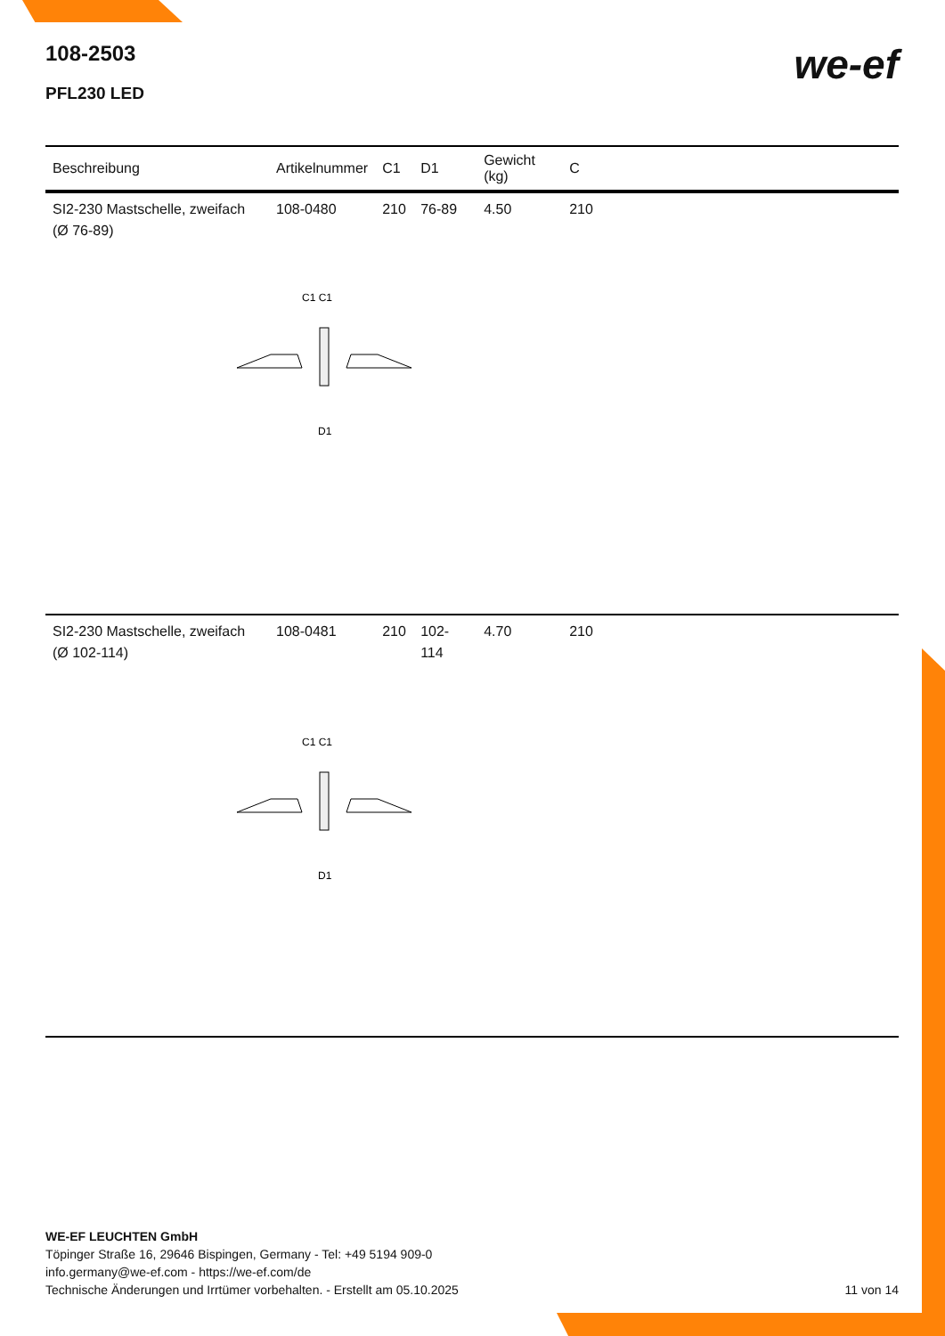we-ef
108-2503
PFL230 LED
| Beschreibung | Artikelnummer | C1 | D1 | Gewicht (kg) | C |
| --- | --- | --- | --- | --- | --- |
| SI2-230 Mastschelle, zweifach (Ø 76-89) | 108-0480 | 210 | 76-89 | 4.50 | 210 |
| C1 C1 D1 | | | | | |
| SI2-230 Mastschelle, zweifach (Ø 102-114) | 108-0481 | 210 | 102-114 | 4.70 | 210 |
| C1 C1 D1 | | | | | |
WE-EF LEUCHTEN GmbH
Töpinger Straße 16, 29646 Bispingen, Germany - Tel: +49 5194 909-0
info.germany@we-ef.com - https://we-ef.com/de
Technische Änderungen und Irrtümer vorbehalten. - Erstellt am 05.10.2025 11 von 14